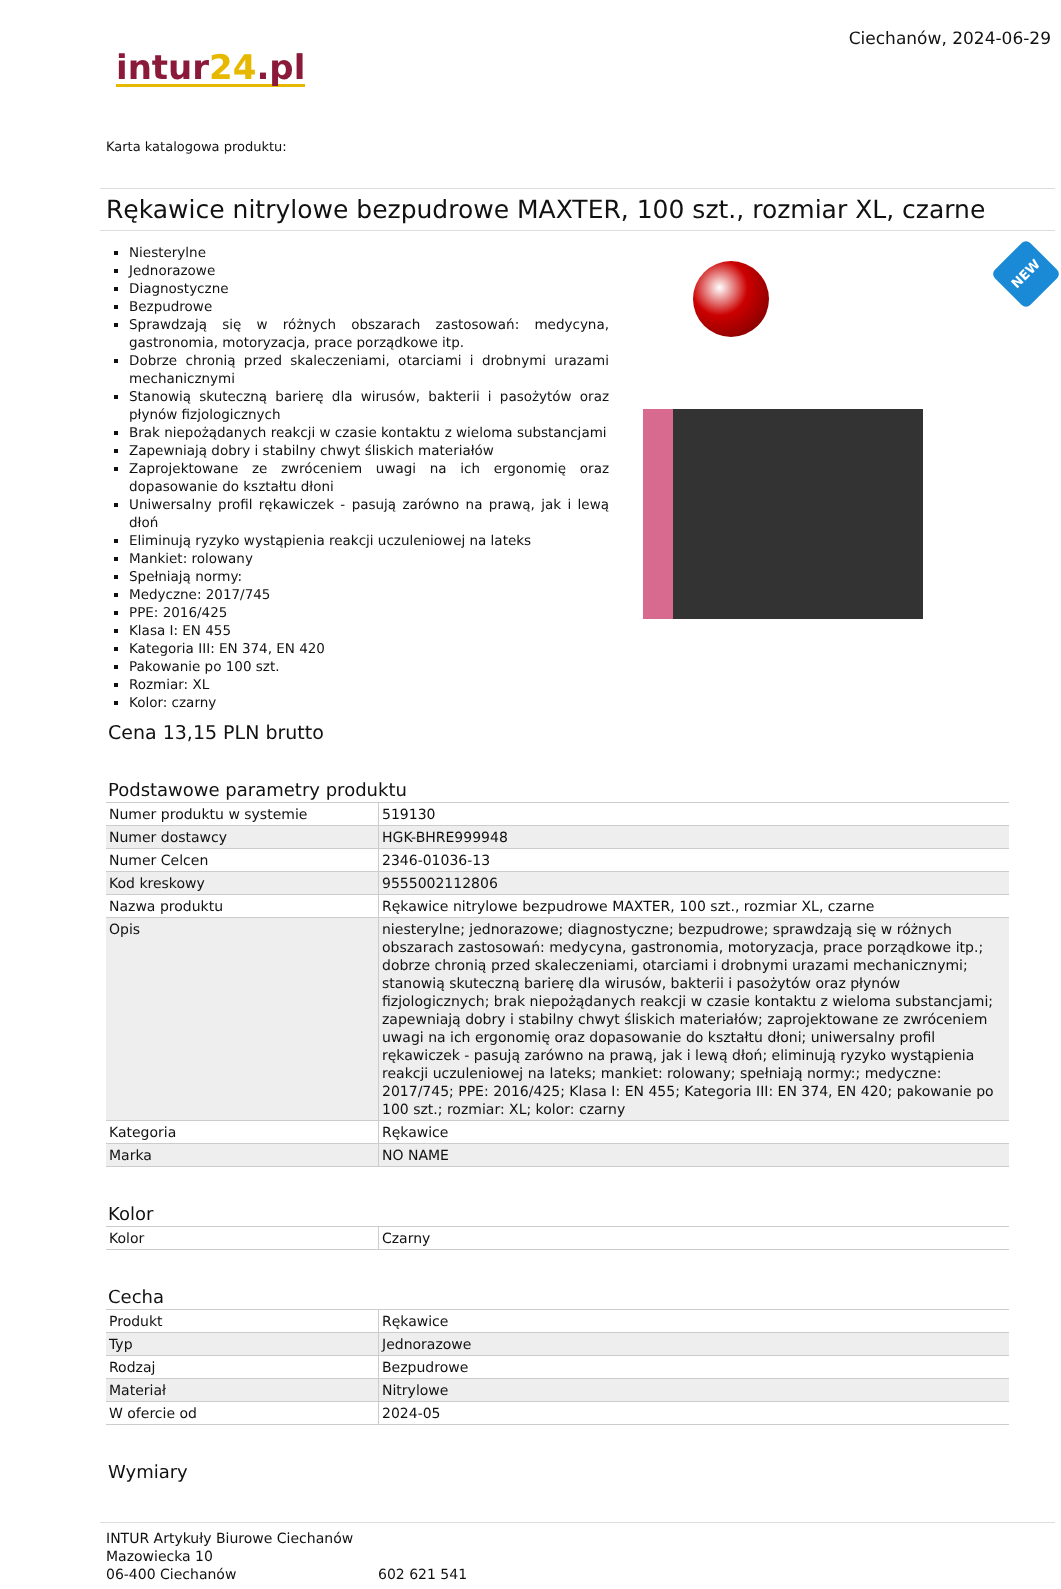intur24.pl
Ciechanów, 2024-06-29
Karta katalogowa produktu:
Rękawice nitrylowe bezpudrowe MAXTER, 100 szt., rozmiar XL, czarne
Niesterylne
Jednorazowe
Diagnostyczne
Bezpudrowe
Sprawdzają się w różnych obszarach zastosowań: medycyna, gastronomia, motoryzacja, prace porządkowe itp.
Dobrze chronią przed skaleczeniami, otarciami i drobnymi urazami mechanicznymi
Stanowią skuteczną barierę dla wirusów, bakterii i pasożytów oraz płynów fizjologicznych
Brak niepożądanych reakcji w czasie kontaktu z wieloma substancjami
Zapewniają dobry i stabilny chwyt śliskich materiałów
Zaprojektowane ze zwróceniem uwagi na ich ergonomię oraz dopasowanie do kształtu dłoni
Uniwersalny profil rękawiczek - pasują zarówno na prawą, jak i lewą dłoń
Eliminują ryzyko wystąpienia reakcji uczuleniowej na lateks
Mankiet: rolowany
Spełniają normy:
Medyczne: 2017/745
PPE: 2016/425
Klasa I: EN 455
Kategoria III: EN 374, EN 420
Pakowanie po 100 szt.
Rozmiar: XL
Kolor: czarny
NEW
Cena 13,15 PLN brutto
Podstawowe parametry produktu
| Numer produktu w systemie | 519130 |
| Numer dostawcy | HGK-BHRE999948 |
| Numer Celcen | 2346-01036-13 |
| Kod kreskowy | 9555002112806 |
| Nazwa produktu | Rękawice nitrylowe bezpudrowe MAXTER, 100 szt., rozmiar XL, czarne |
| Opis | niesterylne; jednorazowe; diagnostyczne; bezpudrowe; sprawdzają się w różnych obszarach zastosowań: medycyna, gastronomia, motoryzacja, prace porządkowe itp.; dobrze chronią przed skaleczeniami, otarciami i drobnymi urazami mechanicznymi; stanowią skuteczną barierę dla wirusów, bakterii i pasożytów oraz płynów fizjologicznych; brak niepożądanych reakcji w czasie kontaktu z wieloma substancjami; zapewniają dobry i stabilny chwyt śliskich materiałów; zaprojektowane ze zwróceniem uwagi na ich ergonomię oraz dopasowanie do kształtu dłoni; uniwersalny profil rękawiczek - pasują zarówno na prawą, jak i lewą dłoń; eliminują ryzyko wystąpienia reakcji uczuleniowej na lateks; mankiet: rolowany; spełniają normy:; medyczne: 2017/745; PPE: 2016/425; Klasa I: EN 455; Kategoria III: EN 374, EN 420; pakowanie po 100 szt.; rozmiar: XL; kolor: czarny |
| Kategoria | Rękawice |
| Marka | NO NAME |
Kolor
| Kolor | Czarny |
Cecha
| Produkt | Rękawice |
| Typ | Jednorazowe |
| Rodzaj | Bezpudrowe |
| Materiał | Nitrylowe |
| W ofercie od | 2024-05 |
Wymiary
INTUR Artykuły Biurowe Ciechanów
Mazowiecka 10
06-400 Ciechanów
602 621 541